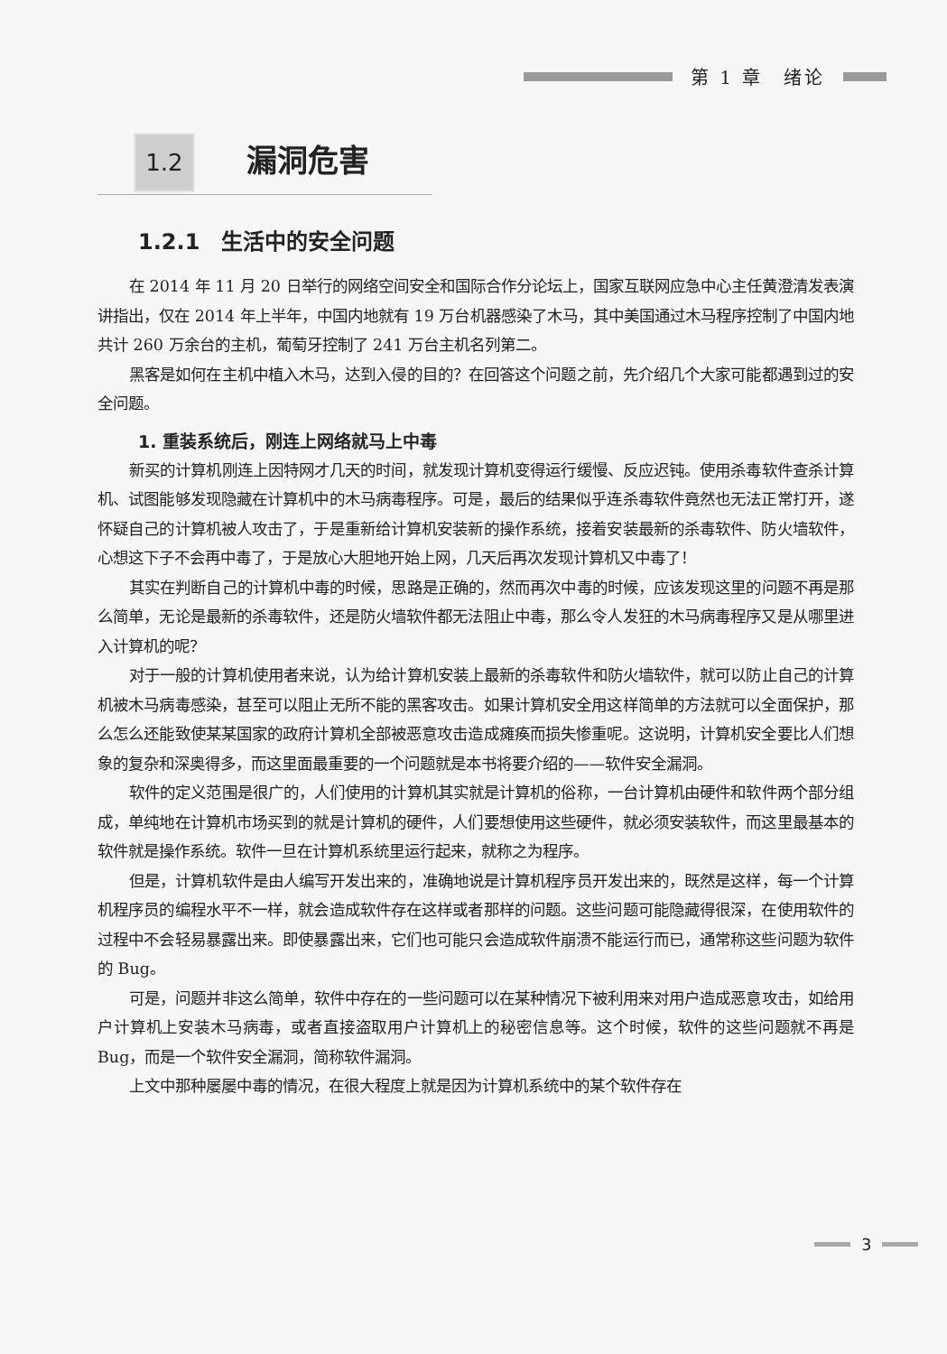第 1 章　绪论
1.2 漏洞危害
1.2.1　生活中的安全问题
在 2014 年 11 月 20 日举行的网络空间安全和国际合作分论坛上，国家互联网应急中心主任黄澄清发表演讲指出，仅在 2014 年上半年，中国内地就有 19 万台机器感染了木马，其中美国通过木马程序控制了中国内地共计 260 万余台的主机，葡萄牙控制了 241 万台主机名列第二。
黑客是如何在主机中植入木马，达到入侵的目的？在回答这个问题之前，先介绍几个大家可能都遇到过的安全问题。
1. 重装系统后，刚连上网络就马上中毒
新买的计算机刚连上因特网才几天的时间，就发现计算机变得运行缓慢、反应迟钝。使用杀毒软件查杀计算机、试图能够发现隐藏在计算机中的木马病毒程序。可是，最后的结果似乎连杀毒软件竟然也无法正常打开，遂怀疑自己的计算机被人攻击了，于是重新给计算机安装新的操作系统，接着安装最新的杀毒软件、防火墙软件，心想这下子不会再中毒了，于是放心大胆地开始上网，几天后再次发现计算机又中毒了！
其实在判断自己的计算机中毒的时候，思路是正确的，然而再次中毒的时候，应该发现这里的问题不再是那么简单，无论是最新的杀毒软件，还是防火墙软件都无法阻止中毒，那么令人发狂的木马病毒程序又是从哪里进入计算机的呢？
对于一般的计算机使用者来说，认为给计算机安装上最新的杀毒软件和防火墙软件，就可以防止自己的计算机被木马病毒感染，甚至可以阻止无所不能的黑客攻击。如果计算机安全用这样简单的方法就可以全面保护，那么怎么还能致使某某国家的政府计算机全部被恶意攻击造成瘫痪而损失惨重呢。这说明，计算机安全要比人们想象的复杂和深奥得多，而这里面最重要的一个问题就是本书将要介绍的——软件安全漏洞。
软件的定义范围是很广的，人们使用的计算机其实就是计算机的俗称，一台计算机由硬件和软件两个部分组成，单纯地在计算机市场买到的就是计算机的硬件，人们要想使用这些硬件，就必须安装软件，而这里最基本的软件就是操作系统。软件一旦在计算机系统里运行起来，就称之为程序。
但是，计算机软件是由人编写开发出来的，准确地说是计算机程序员开发出来的，既然是这样，每一个计算机程序员的编程水平不一样，就会造成软件存在这样或者那样的问题。这些问题可能隐藏得很深，在使用软件的过程中不会轻易暴露出来。即使暴露出来，它们也可能只会造成软件崩溃不能运行而已，通常称这些问题为软件的 Bug。
可是，问题并非这么简单，软件中存在的一些问题可以在某种情况下被利用来对用户造成恶意攻击，如给用户计算机上安装木马病毒，或者直接盗取用户计算机上的秘密信息等。这个时候，软件的这些问题就不再是 Bug，而是一个软件安全漏洞，简称软件漏洞。
上文中那种屡屡中毒的情况，在很大程度上就是因为计算机系统中的某个软件存在
3